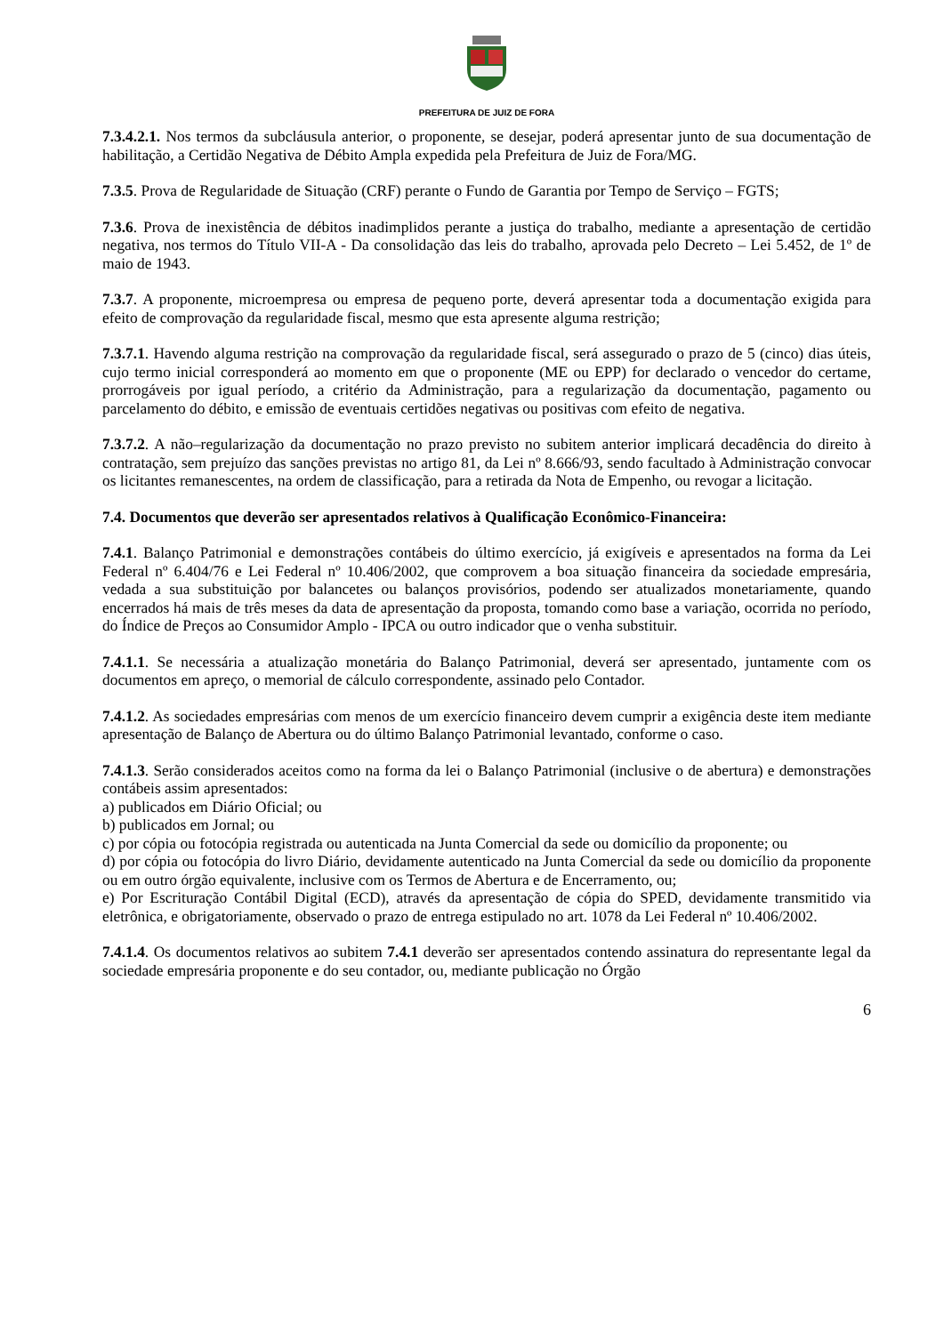PREFEITURA DE JUIZ DE FORA
7.3.4.2.1. Nos termos da subcláusula anterior, o proponente, se desejar, poderá apresentar junto de sua documentação de habilitação, a Certidão Negativa de Débito Ampla expedida pela Prefeitura de Juiz de Fora/MG.
7.3.5. Prova de Regularidade de Situação (CRF) perante o Fundo de Garantia por Tempo de Serviço – FGTS;
7.3.6. Prova de inexistência de débitos inadimplidos perante a justiça do trabalho, mediante a apresentação de certidão negativa, nos termos do Título VII-A - Da consolidação das leis do trabalho, aprovada pelo Decreto – Lei 5.452, de 1º de maio de 1943.
7.3.7. A proponente, microempresa ou empresa de pequeno porte, deverá apresentar toda a documentação exigida para efeito de comprovação da regularidade fiscal, mesmo que esta apresente alguma restrição;
7.3.7.1. Havendo alguma restrição na comprovação da regularidade fiscal, será assegurado o prazo de 5 (cinco) dias úteis, cujo termo inicial corresponderá ao momento em que o proponente (ME ou EPP) for declarado o vencedor do certame, prorrogáveis por igual período, a critério da Administração, para a regularização da documentação, pagamento ou parcelamento do débito, e emissão de eventuais certidões negativas ou positivas com efeito de negativa.
7.3.7.2. A não–regularização da documentação no prazo previsto no subitem anterior implicará decadência do direito à contratação, sem prejuízo das sanções previstas no artigo 81, da Lei nº 8.666/93, sendo facultado à Administração convocar os licitantes remanescentes, na ordem de classificação, para a retirada da Nota de Empenho, ou revogar a licitação.
7.4. Documentos que deverão ser apresentados relativos à Qualificação Econômico-Financeira:
7.4.1. Balanço Patrimonial e demonstrações contábeis do último exercício, já exigíveis e apresentados na forma da Lei Federal nº 6.404/76 e Lei Federal nº 10.406/2002, que comprovem a boa situação financeira da sociedade empresária, vedada a sua substituição por balancetes ou balanços provisórios, podendo ser atualizados monetariamente, quando encerrados há mais de três meses da data de apresentação da proposta, tomando como base a variação, ocorrida no período, do Índice de Preços ao Consumidor Amplo - IPCA ou outro indicador que o venha substituir.
7.4.1.1. Se necessária a atualização monetária do Balanço Patrimonial, deverá ser apresentado, juntamente com os documentos em apreço, o memorial de cálculo correspondente, assinado pelo Contador.
7.4.1.2. As sociedades empresárias com menos de um exercício financeiro devem cumprir a exigência deste item mediante apresentação de Balanço de Abertura ou do último Balanço Patrimonial levantado, conforme o caso.
7.4.1.3. Serão considerados aceitos como na forma da lei o Balanço Patrimonial (inclusive o de abertura) e demonstrações contábeis assim apresentados:
a) publicados em Diário Oficial; ou
b) publicados em Jornal; ou
c) por cópia ou fotocópia registrada ou autenticada na Junta Comercial da sede ou domicílio da proponente; ou
d) por cópia ou fotocópia do livro Diário, devidamente autenticado na Junta Comercial da sede ou domicílio da proponente ou em outro órgão equivalente, inclusive com os Termos de Abertura e de Encerramento, ou;
e) Por Escrituração Contábil Digital (ECD), através da apresentação de cópia do SPED, devidamente transmitido via eletrônica, e obrigatoriamente, observado o prazo de entrega estipulado no art. 1078 da Lei Federal nº 10.406/2002.
7.4.1.4. Os documentos relativos ao subitem 7.4.1 deverão ser apresentados contendo assinatura do representante legal da sociedade empresária proponente e do seu contador, ou, mediante publicação no Órgão
6